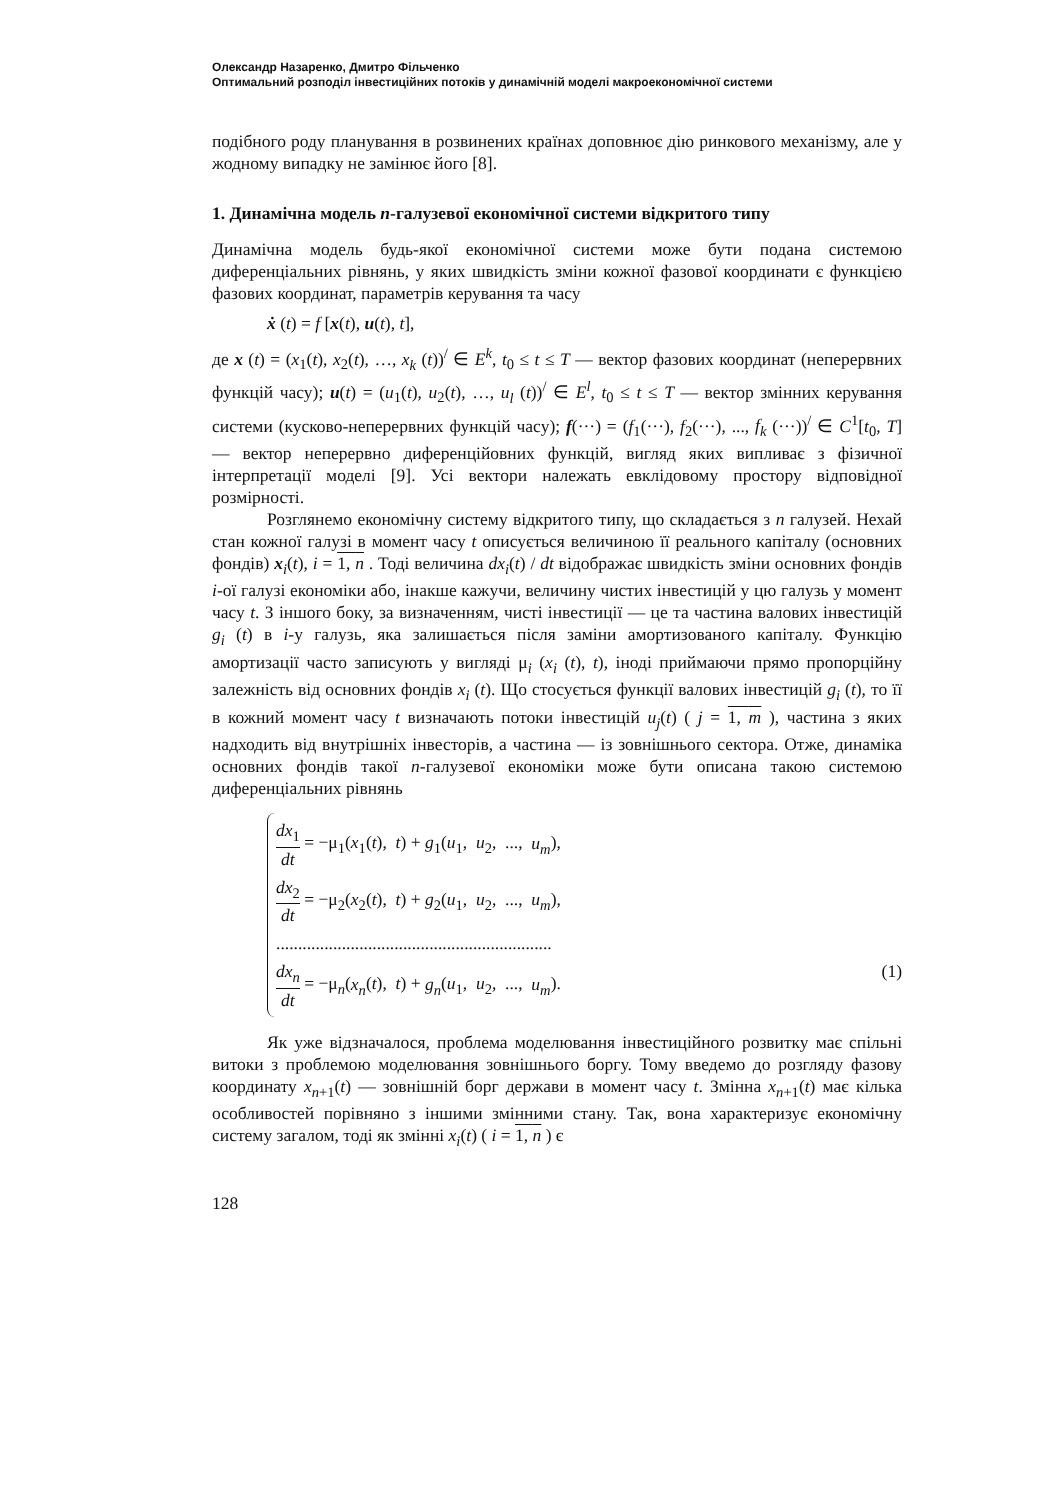Олександр Назаренко, Дмитро Фільченко
Оптимальний розподіл інвестиційних потоків у динамічній моделі макроекономічної системи
подібного роду планування в розвинених країнах доповнює дію ринкового механізму, але у жодному випадку не замінює його [8].
1. Динамічна модель n-галузевої економічної системи відкритого типу
Динамічна модель будь-якої економічної системи може бути подана системою диференціальних рівнянь, у яких швидкість зміни кожної фазової координати є функцією фазових координат, параметрів керування та часу
ẋ (t) = f [x(t), u(t), t],
де x (t) = (x<sub>1</sub>(t), x<sub>2</sub>(t), …, x<sub>k</sub> (t))<sup>/</sup> ∈ E<sup>k</sup>, t<sub>0</sub> ≤ t ≤ T — вектор фазових координат (неперервних функцій часу); u(t) = (u<sub>1</sub>(t), u<sub>2</sub>(t), …, u<sub>l</sub> (t))<sup>/</sup> ∈ E<sup>l</sup>, t<sub>0</sub> ≤ t ≤ T — вектор змінних керування системи (кусково-неперервних функцій часу); f(···) = (f<sub>1</sub>(···), f<sub>2</sub>(···), ..., f<sub>k</sub> (···))<sup>/</sup> ∈ C<sup>1</sup>[t<sub>0</sub>, T] — вектор неперервно диференційовних функцій, вигляд яких випливає з фізичної інтерпретації моделі [9]. Усі вектори належать евклідовому простору відповідної розмірності.
Розглянемо економічну систему відкритого типу, що складається з n галузей. Нехай стан кожної галузі в момент часу t описується величиною її реального капіталу (основних фондів) x<sub>i</sub>(t), i = 1, n . Тоді величина dx<sub>i</sub>(t) / dt відображає швидкість зміни основних фондів i-ої галузі економіки або, інакше кажучи, величину чистих інвестицій у цю галузь у момент часу t. З іншого боку, за визначенням, чисті інвестиції — це та частина валових інвестицій g<sub>i</sub> (t) в i-у галузь, яка залишається після заміни амортизованого капіталу. Функцію амортизації часто записують у вигляді μ<sub>i</sub> (x<sub>i</sub> (t), t), іноді приймаючи прямо пропорційну залежність від основних фондів x<sub>i</sub> (t). Що стосується функції валових інвестицій g<sub>i</sub> (t), то її в кожний момент часу t визначають потоки інвестицій u<sub>j</sub>(t) ( j = 1, m ), частина з яких надходить від внутрішніх інвесторів, а частина — із зовнішнього сектора. Отже, динаміка основних фондів такої n-галузевої економіки може бути описана такою системою диференціальних рівнянь
dx<sub>1</sub> dt = −μ<sub>1</sub>(x<sub>1</sub>(t), t) + g<sub>1</sub>(u<sub>1</sub>, u<sub>2</sub>, ..., u<sub>m</sub>),
dx<sub>2</sub> dt = −μ<sub>2</sub>(x<sub>2</sub>(t), t) + g<sub>2</sub>(u<sub>1</sub>, u<sub>2</sub>, ..., u<sub>m</sub>),
...............................................................
dx<sub>n</sub> dt = −μ<sub>n</sub>(x<sub>n</sub>(t), t) + g<sub>n</sub>(u<sub>1</sub>, u<sub>2</sub>, ..., u<sub>m</sub>). (1)
Як уже відзначалося, проблема моделювання інвестиційного розвитку має спільні витоки з проблемою моделювання зовнішнього боргу. Тому введемо до розгляду фазову координату x<sub>n+1</sub>(t) — зовнішній борг держави в момент часу t. Змінна x<sub>n+1</sub>(t) має кілька особливостей порівняно з іншими змінними стану. Так, вона характеризує економічну систему загалом, тоді як змінні x<sub>i</sub>(t) ( i = 1, n ) є
128